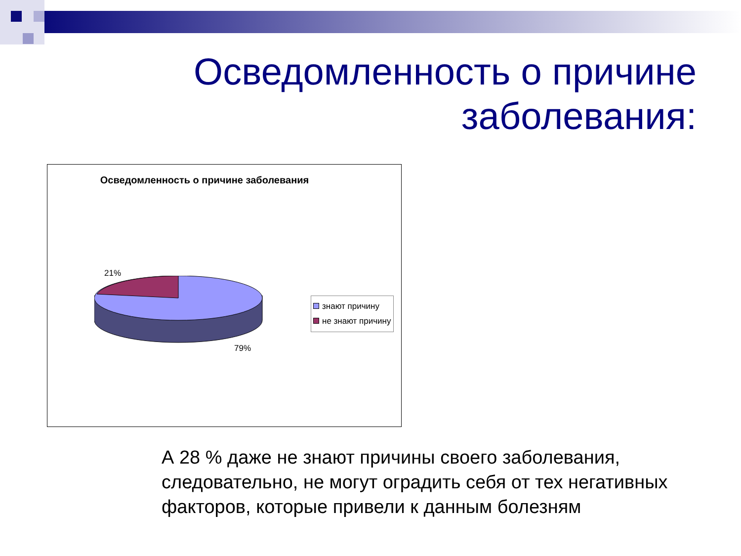Осведомленность о причине
заболевания:
Осведомленность о причине заболевания
21%
79%
знают причину
не знают причину
А 28 % даже не знают причины своего заболевания, следовательно, не могут оградить себя от тех негативных факторов, которые привели к данным болезням